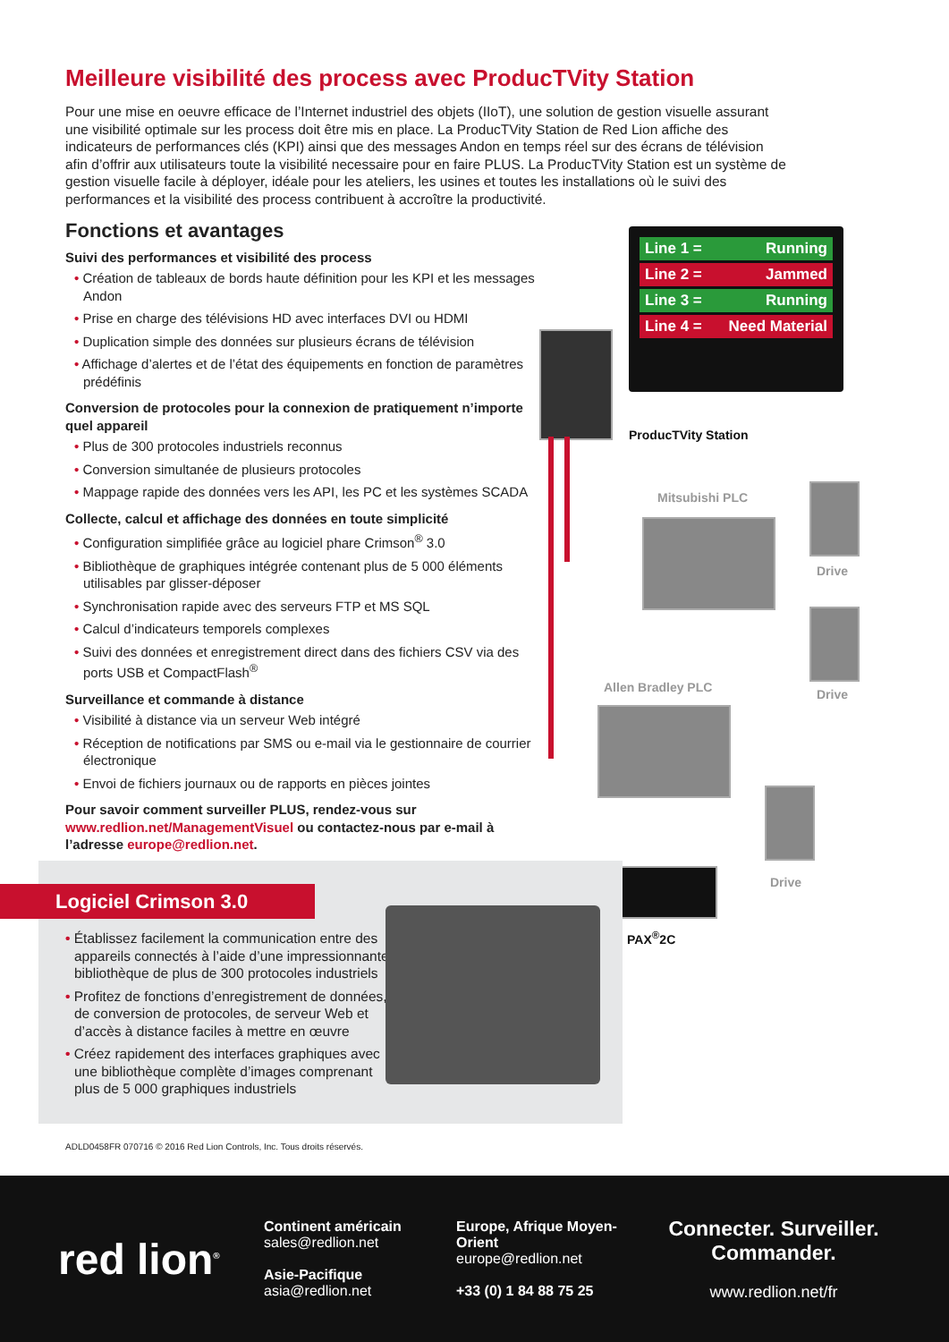Meilleure visibilité des process avec ProducTVity Station
Pour une mise en oeuvre efficace de l’Internet industriel des objets (IIoT), une solution de gestion visuelle assurant une visibilité optimale sur les process doit être mis en place. La ProducTVity Station de Red Lion affiche des indicateurs de performances clés (KPI) ainsi que des messages Andon en temps réel sur des écrans de télévision afin d’offrir aux utilisateurs toute la visibilité necessaire pour en faire PLUS. La ProducTVity Station est un système de gestion visuelle facile à déployer, idéale pour les ateliers, les usines et toutes les installations où le suivi des performances et la visibilité des process contribuent à accroître la productivité.
Fonctions et avantages
Suivi des performances et visibilité des process
• Création de tableaux de bords haute définition pour les KPI et les messages Andon
• Prise en charge des télévisions HD avec interfaces DVI ou HDMI
• Duplication simple des données sur plusieurs écrans de télévision
• Affichage d’alertes et de l’état des équipements en fonction de paramètres prédéfinis
Conversion de protocoles pour la connexion de pratiquement n’importe quel appareil
• Plus de 300 protocoles industriels reconnus
• Conversion simultanée de plusieurs protocoles
• Mappage rapide des données vers les API, les PC et les systèmes SCADA
Collecte, calcul et affichage des données en toute simplicité
• Configuration simplifiée grâce au logiciel phare Crimson<sup>®</sup> 3.0
• Bibliothèque de graphiques intégrée contenant plus de 5 000 éléments utilisables par glisser-déposer
• Synchronisation rapide avec des serveurs FTP et MS SQL
• Calcul d’indicateurs temporels complexes
• Suivi des données et enregistrement direct dans des fichiers CSV via des ports USB et CompactFlash<sup>®</sup>
Surveillance et commande à distance
• Visibilité à distance via un serveur Web intégré
• Réception de notifications par SMS ou e-mail via le gestionnaire de courrier électronique
• Envoi de fichiers journaux ou de rapports en pièces jointes
Pour savoir comment surveiller PLUS, rendez-vous sur www.redlion.net/ManagementVisuel ou contactez-nous par e-mail à l’adresse europe@redlion.net.
Line 1 = Running
Line 2 = Jammed
Line 3 = Running
Line 4 = Need Material
ProducTVity Station
Mitsubishi PLC
Drive
Allen Bradley PLC Drive
Drive
PAX<sup>®</sup>2C
Logiciel Crimson 3.0
• Établissez facilement la communication entre des appareils connectés à l’aide d’une impressionnante bibliothèque de plus de 300 protocoles industriels
• Profitez de fonctions d’enregistrement de données, de conversion de protocoles, de serveur Web et d’accès à distance faciles à mettre en œuvre
• Créez rapidement des interfaces graphiques avec une bibliothèque complète d’images comprenant plus de 5 000 graphiques industriels
ADLD0458FR 070716 © 2016 Red Lion Controls, Inc. Tous droits réservés.
red lion<sup>®</sup>
Continent américain
sales@redlion.net
Asie-Pacifique
asia@redlion.net
Europe, Afrique Moyen-Orient
europe@redlion.net
+33 (0) 1 84 88 75 25
Connecter. Surveiller. Commander.
www.redlion.net/fr